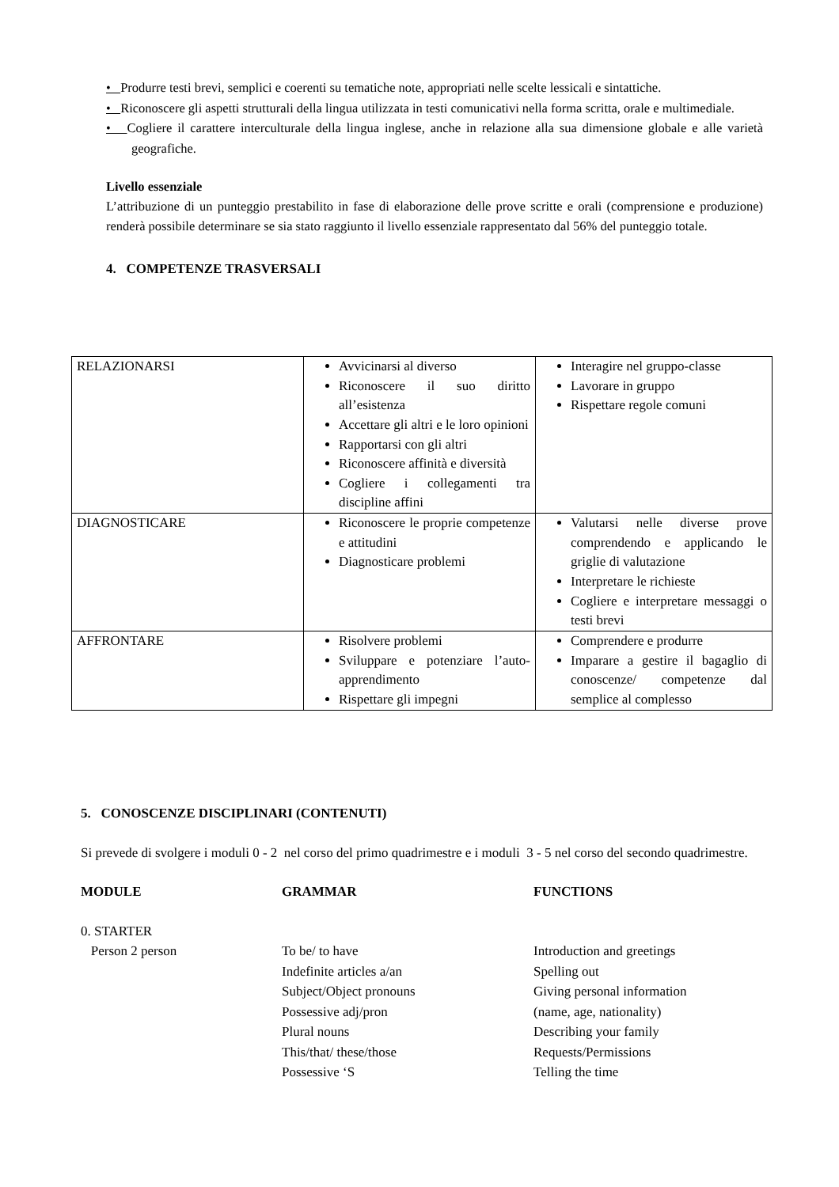• Produrre testi brevi, semplici e coerenti su tematiche note, appropriati nelle scelte lessicali e sintattiche.
• Riconoscere gli aspetti strutturali della lingua utilizzata in testi comunicativi nella forma scritta, orale e multimediale.
• Cogliere il carattere interculturale della lingua inglese, anche in relazione alla sua dimensione globale e alle varietà geografiche.
Livello essenziale
L’attribuzione di un punteggio prestabilito in fase di elaborazione delle prove scritte e orali (comprensione e produzione) renderà possibile determinare se sia stato raggiunto il livello essenziale rappresentato dal 56% del punteggio totale.
4. COMPETENZE TRASVERSALI
| RELAZIONARSI | Avvicinarsi al diverso Riconoscere il suo diritto all’esistenza Accettare gli altri e le loro opinioni Rapportarsi con gli altri Riconoscere affinità e diversità Cogliere i collegamenti tra discipline affini | Interagire nel gruppo-classe Lavorare in gruppo Rispettare regole comuni |
| DIAGNOSTICARE | Riconoscere le proprie competenze e attitudini Diagnosticare problemi | Valutarsi nelle diverse prove comprendendo e applicando le griglie di valutazione Interpretare le richieste Cogliere e interpretare messaggi o testi brevi |
| AFFRONTARE | Risolvere problemi Sviluppare e potenziare l’auto-apprendimento Rispettare gli impegni | Comprendere e produrre Imparare a gestire il bagaglio di conoscenze/ competenze dal semplice al complesso |
5. CONOSCENZE DISCIPLINARI (CONTENUTI)
Si prevede di svolgere i moduli 0 - 2 nel corso del primo quadrimestre e i moduli 3 - 5 nel corso del secondo quadrimestre.
| MODULE | GRAMMAR | FUNCTIONS |
| --- | --- | --- |
| 0. STARTER | | |
| Person 2 person | To be/ to have Indefinite articles a/an Subject/Object pronouns Possessive adj/pron Plural nouns This/that/ these/those Possessive ‘S | Introduction and greetings Spelling out Giving personal information (name, age, nationality) Describing your family Requests/Permissions Telling the time |